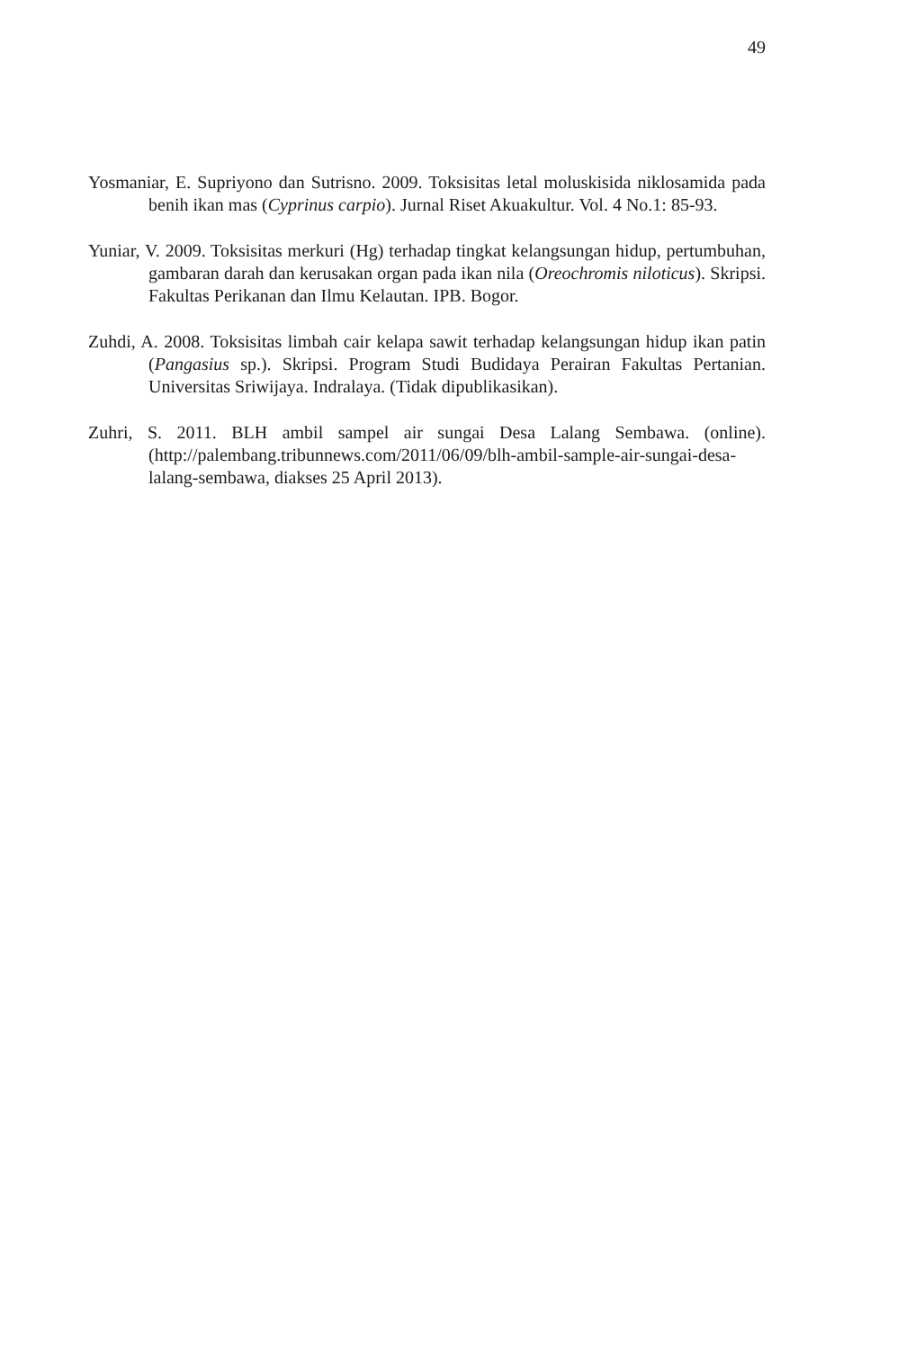49
Yosmaniar, E. Supriyono dan Sutrisno. 2009. Toksisitas letal moluskisida niklosamida pada benih ikan mas (Cyprinus carpio). Jurnal Riset Akuakultur. Vol. 4 No.1: 85-93.
Yuniar, V. 2009. Toksisitas merkuri (Hg) terhadap tingkat kelangsungan hidup, pertumbuhan, gambaran darah dan kerusakan organ pada ikan nila (Oreochromis niloticus). Skripsi. Fakultas Perikanan dan Ilmu Kelautan. IPB. Bogor.
Zuhdi, A. 2008. Toksisitas limbah cair kelapa sawit terhadap kelangsungan hidup ikan patin (Pangasius sp.). Skripsi. Program Studi Budidaya Perairan Fakultas Pertanian. Universitas Sriwijaya. Indralaya. (Tidak dipublikasikan).
Zuhri, S. 2011. BLH ambil sampel air sungai Desa Lalang Sembawa. (online). (http://palembang.tribunnews.com/2011/06/09/blh-ambil-sample-air-sungai-desa-lalang-sembawa, diakses 25 April 2013).